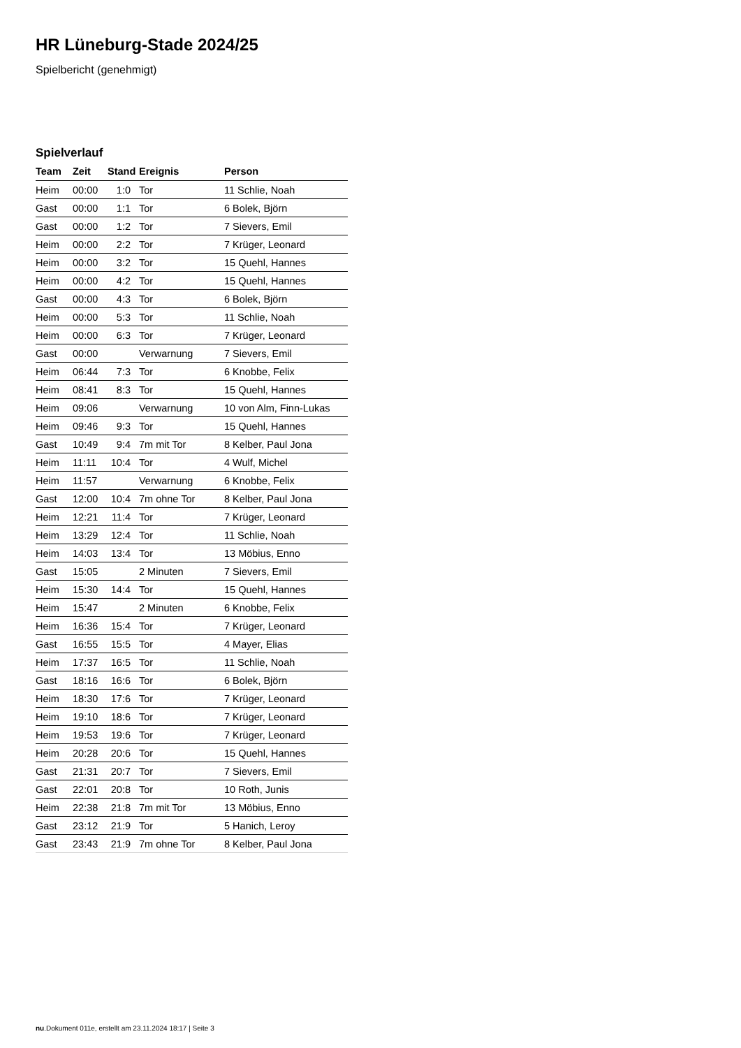HR Lüneburg-Stade 2024/25
Spielbericht (genehmigt)
Spielverlauf
| Team | Zeit | Stand | Ereignis | Person |
| --- | --- | --- | --- | --- |
| Heim | 00:00 | 1:0 | Tor | 11 Schlie, Noah |
| Gast | 00:00 | 1:1 | Tor | 6 Bolek, Björn |
| Gast | 00:00 | 1:2 | Tor | 7 Sievers, Emil |
| Heim | 00:00 | 2:2 | Tor | 7 Krüger, Leonard |
| Heim | 00:00 | 3:2 | Tor | 15 Quehl, Hannes |
| Heim | 00:00 | 4:2 | Tor | 15 Quehl, Hannes |
| Gast | 00:00 | 4:3 | Tor | 6 Bolek, Björn |
| Heim | 00:00 | 5:3 | Tor | 11 Schlie, Noah |
| Heim | 00:00 | 6:3 | Tor | 7 Krüger, Leonard |
| Gast | 00:00 | | Verwarnung | 7 Sievers, Emil |
| Heim | 06:44 | 7:3 | Tor | 6 Knobbe, Felix |
| Heim | 08:41 | 8:3 | Tor | 15 Quehl, Hannes |
| Heim | 09:06 | | Verwarnung | 10 von Alm, Finn-Lukas |
| Heim | 09:46 | 9:3 | Tor | 15 Quehl, Hannes |
| Gast | 10:49 | 9:4 | 7m mit Tor | 8 Kelber, Paul Jona |
| Heim | 11:11 | 10:4 | Tor | 4 Wulf, Michel |
| Heim | 11:57 | | Verwarnung | 6 Knobbe, Felix |
| Gast | 12:00 | 10:4 | 7m ohne Tor | 8 Kelber, Paul Jona |
| Heim | 12:21 | 11:4 | Tor | 7 Krüger, Leonard |
| Heim | 13:29 | 12:4 | Tor | 11 Schlie, Noah |
| Heim | 14:03 | 13:4 | Tor | 13 Möbius, Enno |
| Gast | 15:05 | | 2 Minuten | 7 Sievers, Emil |
| Heim | 15:30 | 14:4 | Tor | 15 Quehl, Hannes |
| Heim | 15:47 | | 2 Minuten | 6 Knobbe, Felix |
| Heim | 16:36 | 15:4 | Tor | 7 Krüger, Leonard |
| Gast | 16:55 | 15:5 | Tor | 4 Mayer, Elias |
| Heim | 17:37 | 16:5 | Tor | 11 Schlie, Noah |
| Gast | 18:16 | 16:6 | Tor | 6 Bolek, Björn |
| Heim | 18:30 | 17:6 | Tor | 7 Krüger, Leonard |
| Heim | 19:10 | 18:6 | Tor | 7 Krüger, Leonard |
| Heim | 19:53 | 19:6 | Tor | 7 Krüger, Leonard |
| Heim | 20:28 | 20:6 | Tor | 15 Quehl, Hannes |
| Gast | 21:31 | 20:7 | Tor | 7 Sievers, Emil |
| Gast | 22:01 | 20:8 | Tor | 10 Roth, Junis |
| Heim | 22:38 | 21:8 | 7m mit Tor | 13 Möbius, Enno |
| Gast | 23:12 | 21:9 | Tor | 5 Hanich, Leroy |
| Gast | 23:43 | 21:9 | 7m ohne Tor | 8 Kelber, Paul Jona |
nu.Dokument 011e, erstellt am 23.11.2024 18:17 | Seite 3